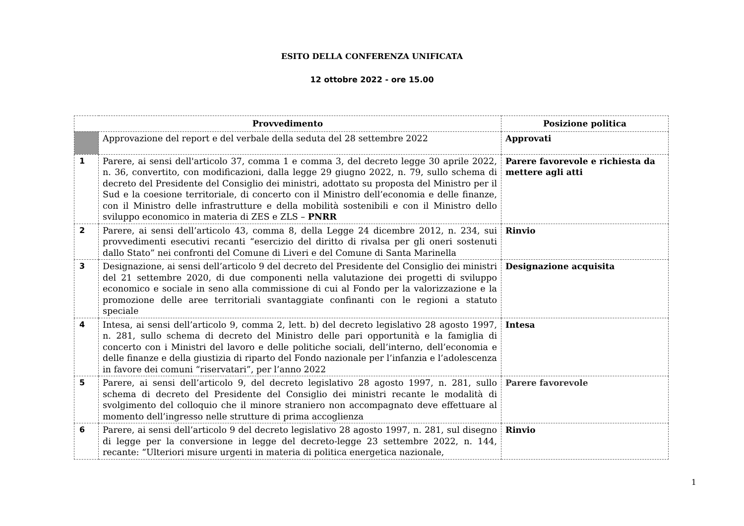ESITO DELLA CONFERENZA UNIFICATA
12 ottobre 2022 - ore 15.00
| Provvedimento | | Posizione politica |
| --- | --- | --- |
| | Approvazione del report e del verbale della seduta del 28 settembre 2022 | Approvati |
| 1 | Parere, ai sensi dell'articolo 37, comma 1 e comma 3, del decreto legge 30 aprile 2022, n. 36, convertito, con modificazioni, dalla legge 29 giugno 2022, n. 79, sullo schema di decreto del Presidente del Consiglio dei ministri, adottato su proposta del Ministro per il Sud e la coesione territoriale, di concerto con il Ministro dell’economia e delle finanze, con il Ministro delle infrastrutture e della mobilità sostenibili e con il Ministro dello sviluppo economico in materia di ZES e ZLS – PNRR | Parere favorevole e richiesta da mettere agli atti |
| 2 | Parere, ai sensi dell’articolo 43, comma 8, della Legge 24 dicembre 2012, n. 234, sui provvedimenti esecutivi recanti “esercizio del diritto di rivalsa per gli oneri sostenuti dallo Stato” nei confronti del Comune di Liveri e del Comune di Santa Marinella | Rinvio |
| 3 | Designazione, ai sensi dell’articolo 9 del decreto del Presidente del Consiglio dei ministri del 21 settembre 2020, di due componenti nella valutazione dei progetti di sviluppo economico e sociale in seno alla commissione di cui al Fondo per la valorizzazione e la promozione delle aree territoriali svantaggiate confinanti con le regioni a statuto speciale | Designazione acquisita |
| 4 | Intesa, ai sensi dell’articolo 9, comma 2, lett. b) del decreto legislativo 28 agosto 1997, n. 281, sullo schema di decreto del Ministro delle pari opportunità e la famiglia di concerto con i Ministri del lavoro e delle politiche sociali, dell’interno, dell’economia e delle finanze e della giustizia di riparto del Fondo nazionale per l’infanzia e l’adolescenza in favore dei comuni “riservatari”, per l’anno 2022 | Intesa |
| 5 | Parere, ai sensi dell’articolo 9, del decreto legislativo 28 agosto 1997, n. 281, sullo schema di decreto del Presidente del Consiglio dei ministri recante le modalità di svolgimento del colloquio che il minore straniero non accompagnato deve effettuare al momento dell’ingresso nelle strutture di prima accoglienza | Parere favorevole |
| 6 | Parere, ai sensi dell’articolo 9 del decreto legislativo 28 agosto 1997, n. 281, sul disegno di legge per la conversione in legge del decreto-legge 23 settembre 2022, n. 144, recante: “Ulteriori misure urgenti in materia di politica energetica nazionale, | Rinvio |
1